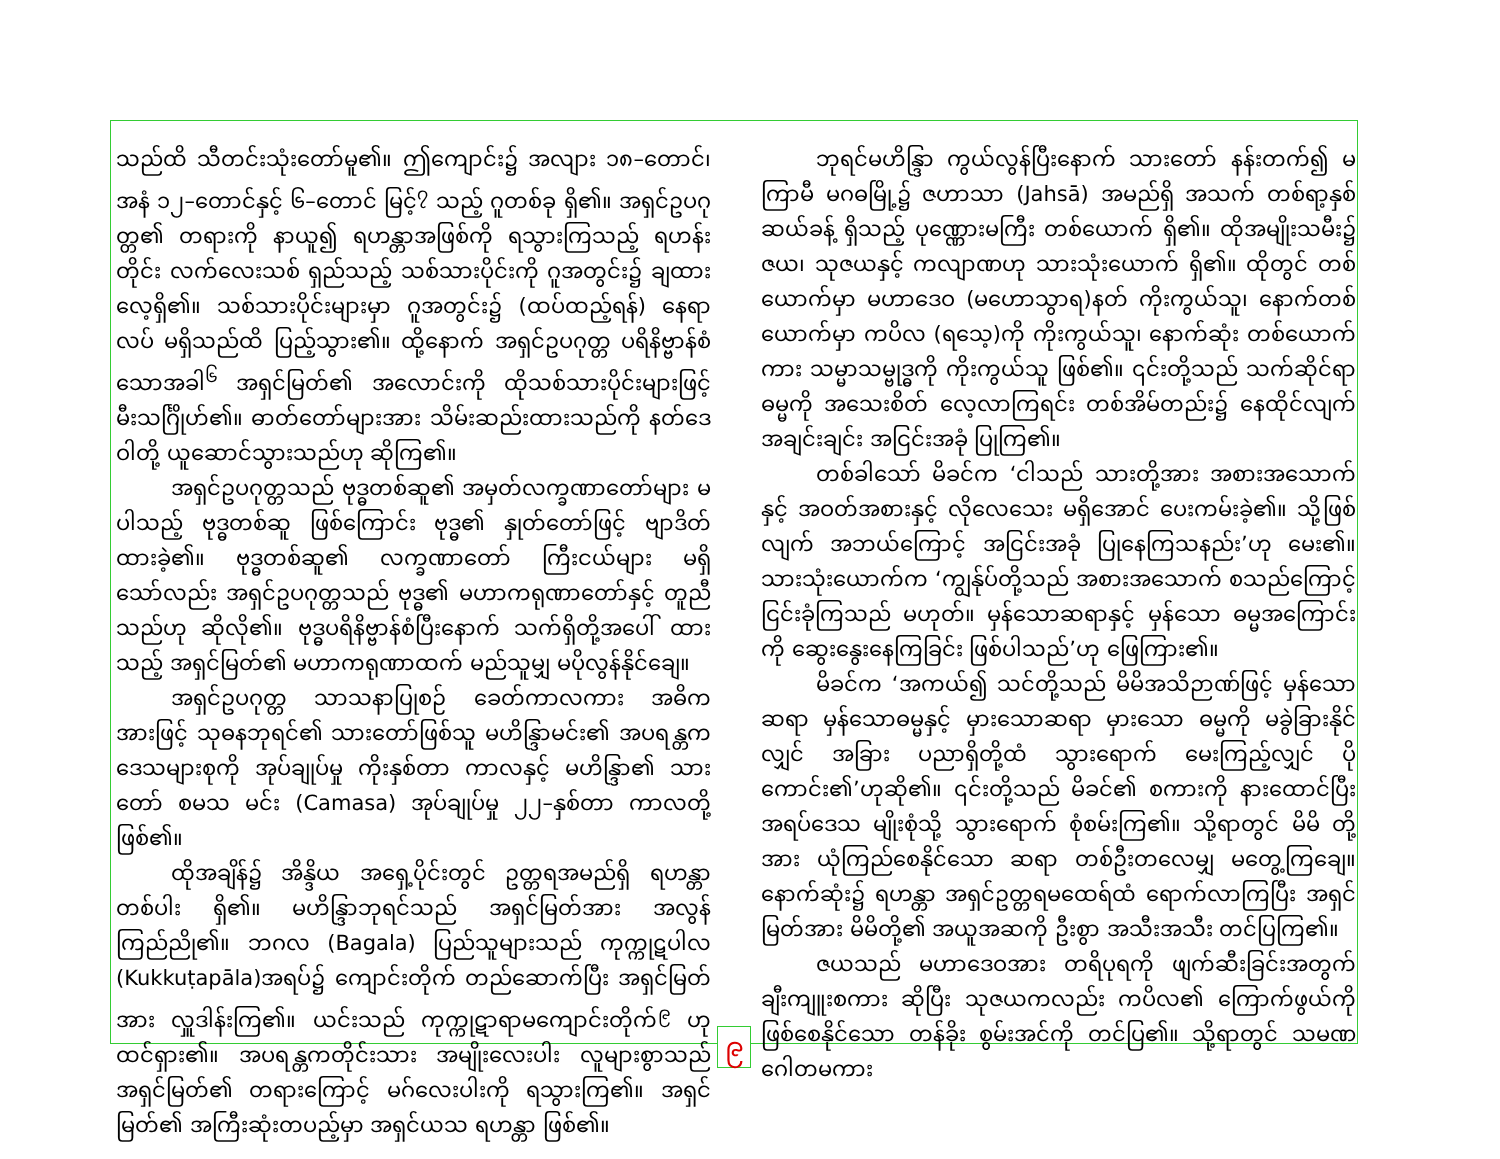သည်ထိ သီတင်းသုံးတော်မူ၏။ ဤကျောင်း၌ အလျား ၁၈–တောင်၊ အနံ ၁၂–တောင်နှင့် ၆–တောင် မြင့်<sup>၇</sup> သည့် ဂူတစ်ခု ရှိ၏။ အရှင်ဥပဂုတ္တ၏ တရားကို နာယူ၍ ရဟန္တာအဖြစ်ကို ရသွားကြသည့် ရဟန်းတိုင်း လက်လေးသစ် ရှည်သည့် သစ်သားပိုင်းကို ဂူအတွင်း၌ ချထားလေ့ရှိ၏။ သစ်သားပိုင်းများမှာ ဂူအတွင်း၌ (ထပ်ထည့်ရန်) နေရာလပ် မရှိသည်ထိ ပြည့်သွား၏။ ထို့နောက် အရှင်ဥပဂုတ္တ ပရိနိဗ္ဗာန်စံသောအခါ<sup>၆</sup> အရှင်မြတ်၏ အလောင်းကို ထိုသစ်သားပိုင်းများဖြင့် မီးသင်္ဂြိုဟ်၏။ ဓာတ်တော်များအား သိမ်းဆည်းထားသည်ကို နတ်ဒေဝါတို့ ယူဆောင်သွားသည်ဟု ဆိုကြ၏။
အရှင်ဥပဂုတ္တသည် ဗုဒ္ဓတစ်ဆူ၏ အမှတ်လက္ခဏာတော်များ မပါသည့် ဗုဒ္ဓတစ်ဆူ ဖြစ်ကြောင်း ဗုဒ္ဓ၏ နှုတ်တော်ဖြင့် ဗျာဒိတ်ထားခဲ့၏။ ဗုဒ္ဓတစ်ဆူ၏ လက္ခဏာတော် ကြီးငယ်များ မရှိသော်လည်း အရှင်ဥပဂုတ္တသည် ဗုဒ္ဓ၏ မဟာကရုဏာတော်နှင့် တူညီသည်ဟု ဆိုလို၏။ ဗုဒ္ဓပရိနိဗ္ဗာန်စံပြီးနောက် သက်ရှိတို့အပေါ် ထားသည့် အရှင်မြတ်၏ မဟာကရုဏာထက် မည်သူမျှ မပိုလွန်နိုင်ချေ။
အရှင်ဥပဂုတ္တ သာသနာပြုစဉ် ခေတ်ကာလကား အဓိကအားဖြင့် သုဓနဘုရင်၏ သားတော်ဖြစ်သူ မဟိန္ဒြာမင်း၏ အပရန္တက ဒေသများစုကို အုပ်ချုပ်မှု ကိုးနှစ်တာ ကာလနှင့် မဟိန္ဒြာ၏ သားတော် စမသ မင်း (Camasa) အုပ်ချုပ်မှု ၂၂–နှစ်တာ ကာလတို့ ဖြစ်၏။
ထိုအချိန်၌ အိန္ဒိယ အရှေ့ပိုင်းတွင် ဥတ္တရအမည်ရှိ ရဟန္တာတစ်ပါး ရှိ၏။ မဟိန္ဒြာဘုရင်သည် အရှင်မြတ်အား အလွန် ကြည်ညို၏။ ဘဂလ (Bagala) ပြည်သူများသည် ကုက္ကုဋပါလ (Kukkuṭapāla)အရပ်၌ ကျောင်းတိုက် တည်ဆောက်ပြီး အရှင်မြတ်အား လှူဒါန်းကြ၏။ ယင်းသည် ကုက္ကုဋာရာမကျောင်းတိုက်<sup>၉</sup> ဟု ထင်ရှား၏။ အပရန္တကတိုင်းသား အမျိုးလေးပါး လူများစွာသည် အရှင်မြတ်၏ တရားကြောင့် မဂ်လေးပါးကို ရသွားကြ၏။ အရှင်မြတ်၏ အကြီးဆုံးတပည့်မှာ အရှင်ယသ ရဟန္တာ ဖြစ်၏။
ဘုရင်မဟိန္ဒြာ ကွယ်လွန်ပြီးနောက် သားတော် နန်းတက်၍ မကြာမီ မဂဓမြို့၌ ဇဟာသာ (Jahsā) အမည်ရှိ အသက် တစ်ရာ့နှစ်ဆယ်ခန့် ရှိသည့် ပုဏ္ဏေားမကြီး တစ်ယောက် ရှိ၏။ ထိုအမျိုးသမီး၌ ဇယ၊ သုဇယနှင့် ကလျာဏဟု သားသုံးယောက် ရှိ၏။ ထိုတွင် တစ်ယောက်မှာ မဟာဒေဝ (မဟောသွာရ)နတ် ကိုးကွယ်သူ၊ နောက်တစ်ယောက်မှာ ကပိလ (ရသေ့)ကို ကိုးကွယ်သူ၊ နောက်ဆုံး တစ်ယောက်ကား သမ္မာသမ္ဗုဒ္ဓကို ကိုးကွယ်သူ ဖြစ်၏။ ၎င်းတို့သည် သက်ဆိုင်ရာ ဓမ္မကို အသေးစိတ် လေ့လာကြရင်း တစ်အိမ်တည်း၌ နေထိုင်လျက် အချင်းချင်း အငြင်းအခုံ ပြုကြ၏။
တစ်ခါသော် မိခင်က ‘ငါသည် သားတို့အား အစားအသောက်နှင့် အဝတ်အစားနှင့် လိုလေသေး မရှိအောင် ပေးကမ်းခဲ့၏။ သို့ဖြစ်လျက် အဘယ်ကြောင့် အငြင်းအခုံ ပြုနေကြသနည်း’ဟု မေး၏။ သားသုံးယောက်က ‘ကျွန်ုပ်တို့သည် အစားအသောက် စသည်ကြောင့် ငြင်းခုံကြသည် မဟုတ်။ မှန်သောဆရာနှင့် မှန်သော ဓမ္မအကြောင်းကို ဆွေးနွေးနေကြခြင်း ဖြစ်ပါသည်’ဟု ဖြေကြား၏။
မိခင်က ‘အကယ်၍ သင်တို့သည် မိမိအသိဉာဏ်ဖြင့် မှန်သောဆရာ မှန်သောဓမ္မနှင့် မှားသောဆရာ မှားသော ဓမ္မကို မခွဲခြားနိုင်လျှင် အခြား ပညာရှိတို့ထံ သွားရောက် မေးကြည့်လျှင် ပိုကောင်း၏’ဟုဆို၏။ ၎င်းတို့သည် မိခင်၏ စကားကို နားထောင်ပြီး အရပ်ဒေသ မျိုးစုံသို့ သွားရောက် စုံစမ်းကြ၏။ သို့ရာတွင် မိမိ တို့အား ယုံကြည်စေနိုင်သော ဆရာ တစ်ဦးတလေမျှ မတွေ့ကြချေ။ နောက်ဆုံး၌ ရဟန္တာ အရှင်ဥတ္တရမထေရ်ထံ ရောက်လာကြပြီး အရှင်မြတ်အား မိမိတို့၏ အယူအဆကို ဦးစွာ အသီးအသီး တင်ပြကြ၏။
ဇယသည် မဟာဒေဝအား တရိပုရကို ဖျက်ဆီးခြင်းအတွက် ချီးကျူးစကား ဆိုပြီး သုဇယကလည်း ကပိလ၏ ကြောက်ဖွယ်ကို ဖြစ်စေနိုင်သော တန်ခိုး စွမ်းအင်ကို တင်ပြ၏။ သို့ရာတွင် သမဏ ဂေါတမကား
၉